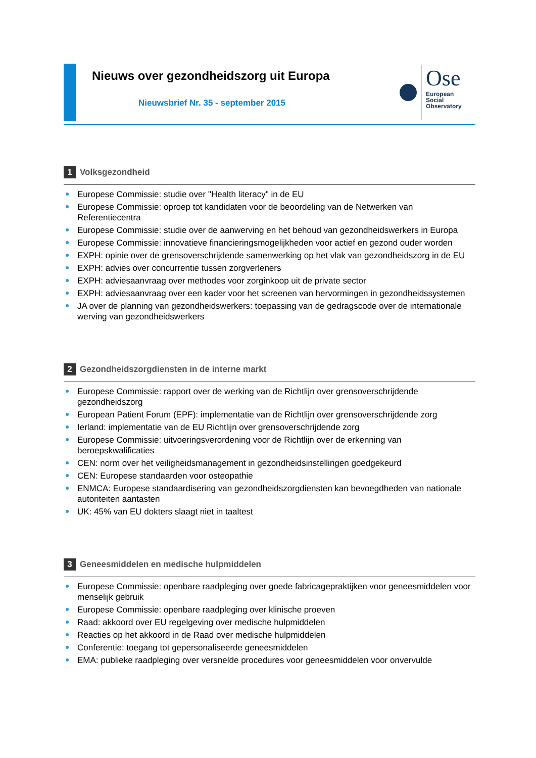Nieuws over gezondheidszorg uit Europa
Nieuwsbrief Nr. 35 - september 2015
Ose
European
Social
Observatory
1 Volksgezondheid
Europese Commissie: studie over "Health literacy" in de EU
Europese Commissie: oproep tot kandidaten voor de beoordeling van de Netwerken van Referentiecentra
Europese Commissie: studie over de aanwerving en het behoud van gezondheidswerkers in Europa
Europese Commissie: innovatieve financieringsmogelijkheden voor actief en gezond ouder worden
EXPH: opinie over de grensoverschrijdende samenwerking op het vlak van gezondheidszorg in de EU
EXPH: advies over concurrentie tussen zorgverleners
EXPH: adviesaanvraag over methodes voor zorginkoop uit de private sector
EXPH: adviesaanvraag over een kader voor het screenen van hervormingen in gezondheidssystemen
JA over de planning van gezondheidswerkers: toepassing van de gedragscode over de internationale werving van gezondheidswerkers
2 Gezondheidszorgdiensten in de interne markt
Europese Commissie: rapport over de werking van de Richtlijn over grensoverschrijdende gezondheidszorg
European Patient Forum (EPF): implementatie van de Richtlijn over grensoverschrijdende zorg
Ierland: implementatie van de EU Richtlijn over grensoverschrijdende zorg
Europese Commissie: uitvoeringsverordening voor de Richtlijn over de erkenning van beroepskwalificaties
CEN: norm over het veiligheidsmanagement in gezondheidsinstellingen goedgekeurd
CEN: Europese standaarden voor osteopathie
ENMCA: Europese standaardisering van gezondheidszorgdiensten kan bevoegdheden van nationale autoriteiten aantasten
UK: 45% van EU dokters slaagt niet in taaltest
3 Geneesmiddelen en medische hulpmiddelen
Europese Commissie: openbare raadpleging over goede fabricagepraktijken voor geneesmiddelen voor menselijk gebruik
Europese Commissie: openbare raadpleging over klinische proeven
Raad: akkoord over EU regelgeving over medische hulpmiddelen
Reacties op het akkoord in de Raad over medische hulpmiddelen
Conferentie: toegang tot gepersonaliseerde geneesmiddelen
EMA: publieke raadpleging over versnelde procedures voor geneesmiddelen voor onvervulde